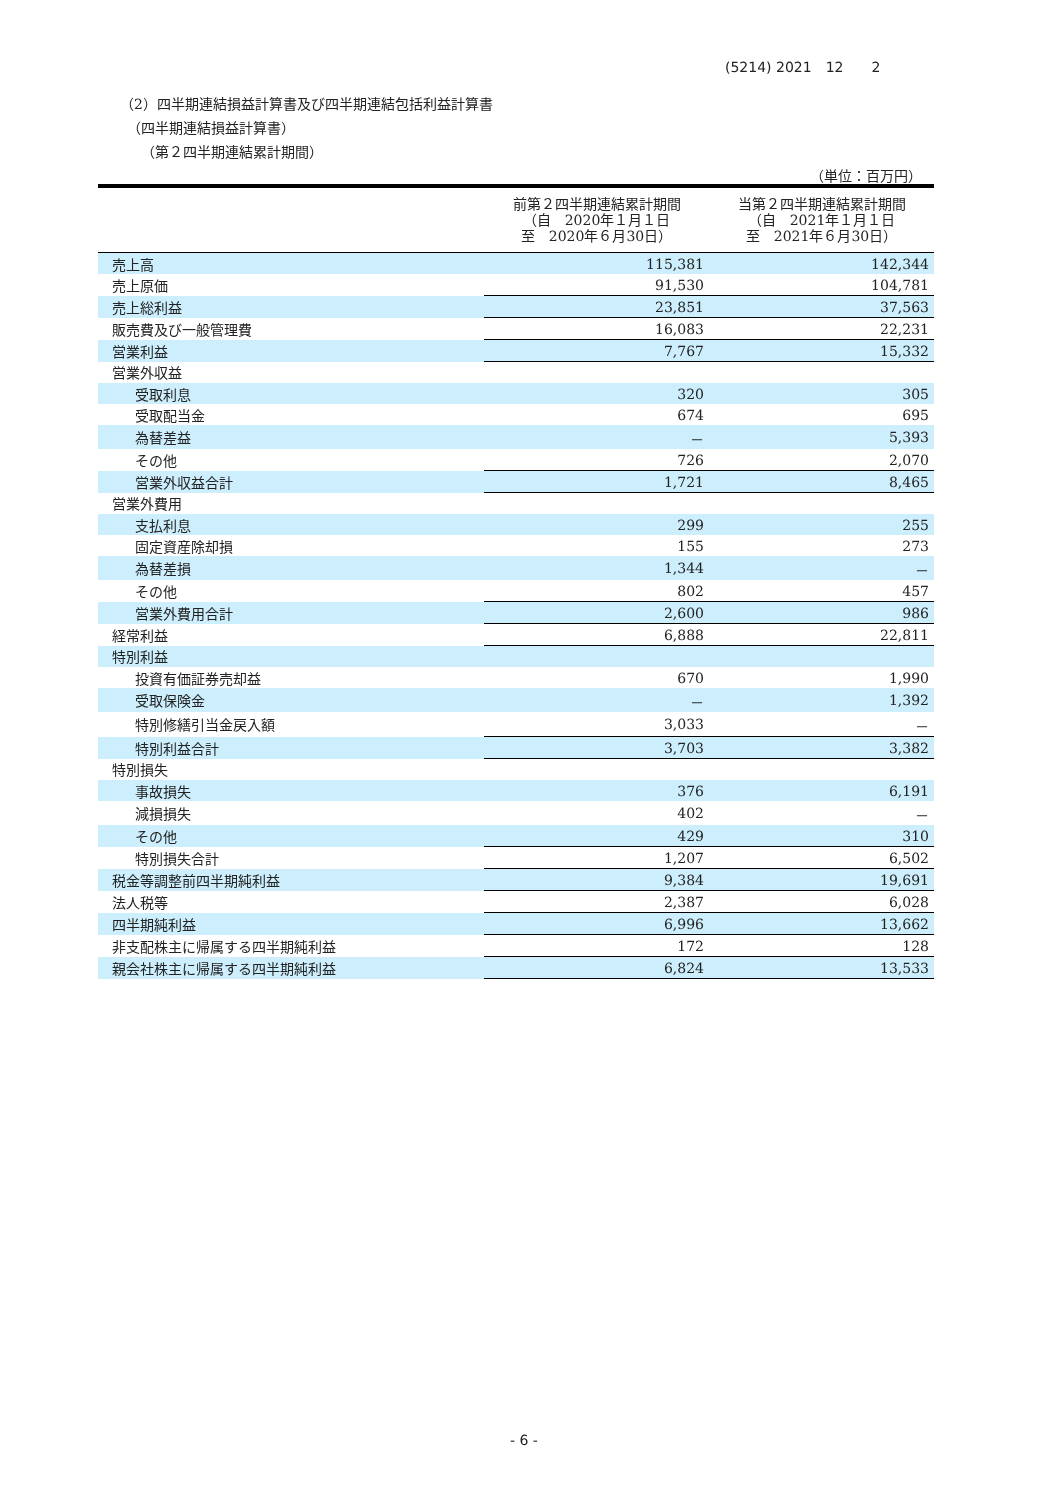(5214) 2021　12　　2
（2）四半期連結損益計算書及び四半期連結包括利益計算書
　（四半期連結損益計算書）
　　（第２四半期連結累計期間）
（単位：百万円）
| | 前第２四半期連結累計期間 （自 2020年１月１日 至 2020年６月30日） | 当第２四半期連結累計期間 （自 2021年１月１日 至 2021年６月30日） |
| --- | --- | --- |
| 売上高 | 115,381 | 142,344 |
| 売上原価 | 91,530 | 104,781 |
| 売上総利益 | 23,851 | 37,563 |
| 販売費及び一般管理費 | 16,083 | 22,231 |
| 営業利益 | 7,767 | 15,332 |
| 営業外収益 | | |
| 受取利息 | 320 | 305 |
| 受取配当金 | 674 | 695 |
| 為替差益 | － | 5,393 |
| その他 | 726 | 2,070 |
| 営業外収益合計 | 1,721 | 8,465 |
| 営業外費用 | | |
| 支払利息 | 299 | 255 |
| 固定資産除却損 | 155 | 273 |
| 為替差損 | 1,344 | － |
| その他 | 802 | 457 |
| 営業外費用合計 | 2,600 | 986 |
| 経常利益 | 6,888 | 22,811 |
| 特別利益 | | |
| 投資有価証券売却益 | 670 | 1,990 |
| 受取保険金 | － | 1,392 |
| 特別修繕引当金戻入額 | 3,033 | － |
| 特別利益合計 | 3,703 | 3,382 |
| 特別損失 | | |
| 事故損失 | 376 | 6,191 |
| 減損損失 | 402 | － |
| その他 | 429 | 310 |
| 特別損失合計 | 1,207 | 6,502 |
| 税金等調整前四半期純利益 | 9,384 | 19,691 |
| 法人税等 | 2,387 | 6,028 |
| 四半期純利益 | 6,996 | 13,662 |
| 非支配株主に帰属する四半期純利益 | 172 | 128 |
| 親会社株主に帰属する四半期純利益 | 6,824 | 13,533 |
- 6 -